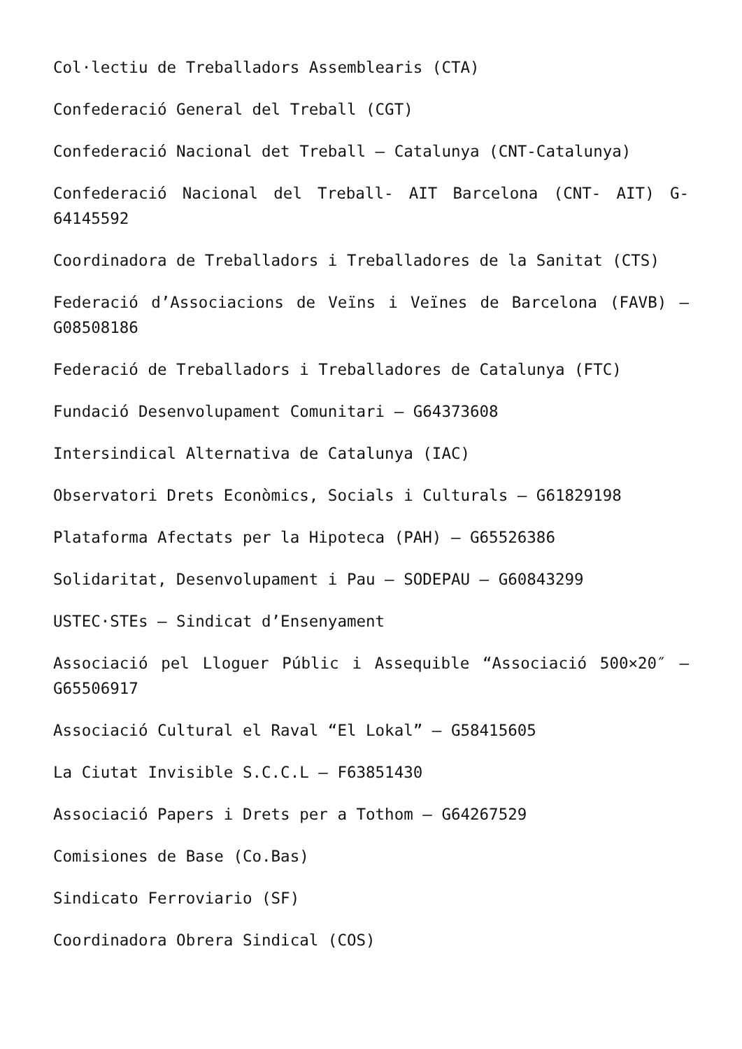Col·lectiu de Treballadors Assemblearis (CTA)
Confederació General del Treball (CGT)
Confederació Nacional det Treball – Catalunya (CNT-Catalunya)
Confederació Nacional del Treball- AIT Barcelona (CNT- AIT) G-64145592
Coordinadora de Treballadors i Treballadores de la Sanitat (CTS)
Federació d’Associacions de Veïns i Veïnes de Barcelona (FAVB) – G08508186
Federació de Treballadors i Treballadores de Catalunya (FTC)
Fundació Desenvolupament Comunitari – G64373608
Intersindical Alternativa de Catalunya (IAC)
Observatori Drets Econòmics, Socials i Culturals – G61829198
Plataforma Afectats per la Hipoteca (PAH) – G65526386
Solidaritat, Desenvolupament i Pau – SODEPAU – G60843299
USTEC·STEs – Sindicat d’Ensenyament
Associació pel Lloguer Públic i Assequible “Associació 500×20″ – G65506917
Associació Cultural el Raval “El Lokal” – G58415605
La Ciutat Invisible S.C.C.L – F63851430
Associació Papers i Drets per a Tothom – G64267529
Comisiones de Base (Co.Bas)
Sindicato Ferroviario (SF)
Coordinadora Obrera Sindical (COS)